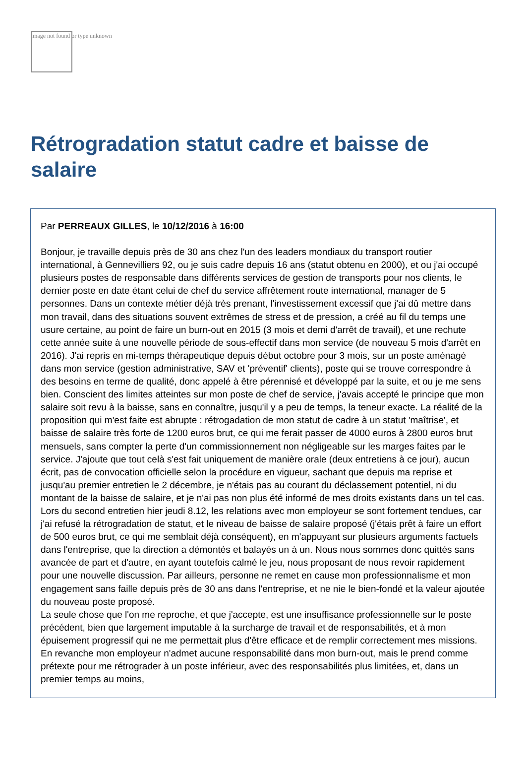Image not found or type unknown
Rétrogradation statut cadre et baisse de salaire
Par PERREAUX GILLES, le 10/12/2016 à 16:00
Bonjour, je travaille depuis près de 30 ans chez l'un des leaders mondiaux du transport routier international, à Gennevilliers 92, ou je suis cadre depuis 16 ans (statut obtenu en 2000), et ou j'ai occupé plusieurs postes de responsable dans différents services de gestion de transports pour nos clients, le dernier poste en date étant celui de chef du service affrêtement route international, manager de 5 personnes. Dans un contexte métier déjà très prenant, l'investissement excessif que j'ai dû mettre dans mon travail, dans des situations souvent extrêmes de stress et de pression, a créé au fil du temps une usure certaine, au point de faire un burn-out en 2015 (3 mois et demi d'arrêt de travail), et une rechute cette année suite à une nouvelle période de sous-effectif dans mon service (de nouveau 5 mois d'arrêt en 2016). J'ai repris en mi-temps thérapeutique depuis début octobre pour 3 mois, sur un poste aménagé dans mon service (gestion administrative, SAV et 'préventif' clients), poste qui se trouve correspondre à des besoins en terme de qualité, donc appelé à être pérennisé et développé par la suite, et ou je me sens bien. Conscient des limites atteintes sur mon poste de chef de service, j'avais accepté le principe que mon salaire soit revu à la baisse, sans en connaître, jusqu'il y a peu de temps, la teneur exacte. La réalité de la proposition qui m'est faite est abrupte : rétrogadation de mon statut de cadre à un statut 'maîtrise', et baisse de salaire très forte de 1200 euros brut, ce qui me ferait passer de 4000 euros à 2800 euros brut mensuels, sans compter la perte d'un commissionnement non négligeable sur les marges faites par le service. J'ajoute que tout celà s'est fait uniquement de manière orale (deux entretiens à ce jour), aucun écrit, pas de convocation officielle selon la procédure en vigueur, sachant que depuis ma reprise et jusqu'au premier entretien le 2 décembre, je n'étais pas au courant du déclassement potentiel, ni du montant de la baisse de salaire, et je n'ai pas non plus été informé de mes droits existants dans un tel cas. Lors du second entretien hier jeudi 8.12, les relations avec mon employeur se sont fortement tendues, car j'ai refusé la rétrogradation de statut, et le niveau de baisse de salaire proposé (j'étais prêt à faire un effort de 500 euros brut, ce qui me semblait déjà conséquent), en m'appuyant sur plusieurs arguments factuels dans l'entreprise, que la direction a démontés et balayés un à un. Nous nous sommes donc quittés sans avancée de part et d'autre, en ayant toutefois calmé le jeu, nous proposant de nous revoir rapidement pour une nouvelle discussion. Par ailleurs, personne ne remet en cause mon professionnalisme et mon engagement sans faille depuis près de 30 ans dans l'entreprise, et ne nie le bien-fondé et la valeur ajoutée du nouveau poste proposé.
La seule chose que l'on me reproche, et que j'accepte, est une insuffisance professionnelle sur le poste précédent, bien que largement imputable à la surcharge de travail et de responsabilités, et à mon épuisement progressif qui ne me permettait plus d'être efficace et de remplir correctement mes missions. En revanche mon employeur n'admet aucune responsabilité dans mon burn-out, mais le prend comme prétexte pour me rétrograder à un poste inférieur, avec des responsabilités plus limitées, et, dans un premier temps au moins,